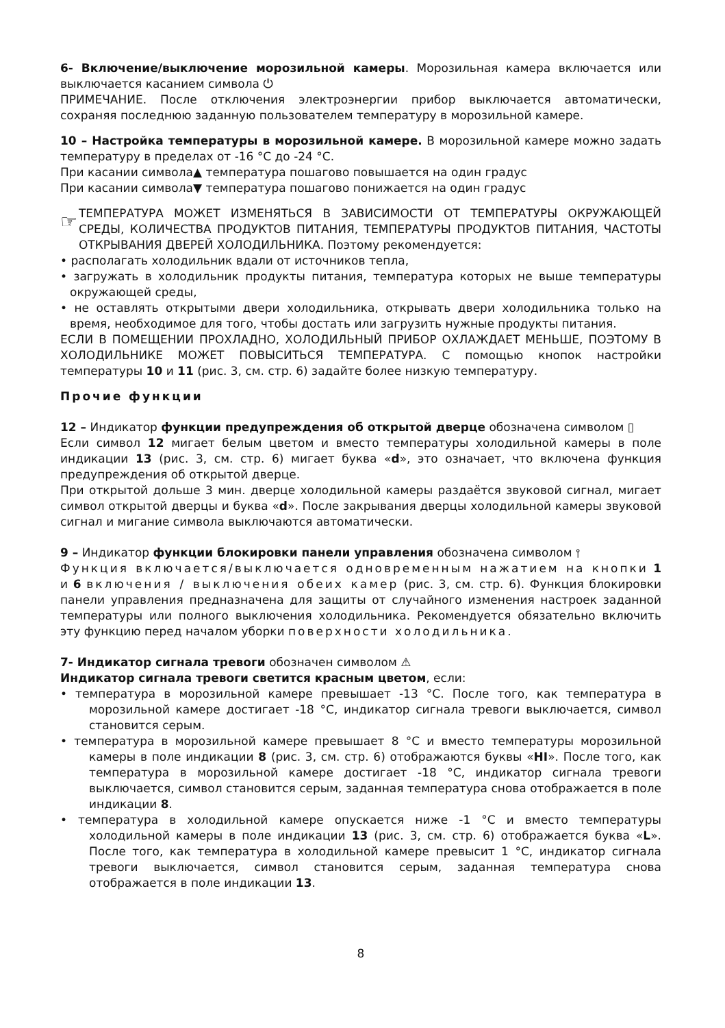6- Включение/выключение морозильной камеры. Морозильная камера включается или выключается касанием символа ⏻
ПРИМЕЧАНИЕ. После отключения электроэнергии прибор выключается автоматически, сохраняя последнюю заданную пользователем температуру в морозильной камере.
10 – Настройка температуры в морозильной камере. В морозильной камере можно задать температуру в пределах от -16 °C до -24 °C.
При касании символа▲ температура пошагово повышается на один градус
При касании символа▼ температура пошагово понижается на один градус
☞
ТЕМПЕРАТУРА МОЖЕТ ИЗМЕНЯТЬСЯ В ЗАВИСИМОСТИ ОТ ТЕМПЕРАТУРЫ ОКРУЖАЮЩЕЙ СРЕДЫ, КОЛИЧЕСТВА ПРОДУКТОВ ПИТАНИЯ, ТЕМПЕРАТУРЫ ПРОДУКТОВ ПИТАНИЯ, ЧАСТОТЫ ОТКРЫВАНИЯ ДВЕРЕЙ ХОЛОДИЛЬНИКА. Поэтому рекомендуется:
• располагать холодильник вдали от источников тепла,
• загружать в холодильник продукты питания, температура которых не выше температуры окружающей среды,
• не оставлять открытыми двери холодильника, открывать двери холодильника только на время, необходимое для того, чтобы достать или загрузить нужные продукты питания.
ЕСЛИ В ПОМЕЩЕНИИ ПРОХЛАДНО, ХОЛОДИЛЬНЫЙ ПРИБОР ОХЛАЖДАЕТ МЕНЬШЕ, ПОЭТОМУ В ХОЛОДИЛЬНИКЕ МОЖЕТ ПОВЫСИТЬСЯ ТЕМПЕРАТУРА. С помощью кнопок настройки температуры 10 и 11 (рис. 3, см. стр. 6) задайте более низкую температуру.
Прочие функции
12 – Индикатор функции предупреждения об открытой дверце обозначена символом ▯
Если символ 12 мигает белым цветом и вместо температуры холодильной камеры в поле индикации 13 (рис. 3, см. стр. 6) мигает буква «d», это означает, что включена функция предупреждения об открытой дверце.
При открытой дольше 3 мин. дверце холодильной камеры раздаётся звуковой сигнал, мигает символ открытой дверцы и буква «d». После закрывания дверцы холодильной камеры звуковой сигнал и мигание символа выключаются автоматически.
9 – Индикатор функции блокировки панели управления обозначена символом ⫯
Функция включается/выключается одновременным нажатием на кнопки 1 и 6 включения / выключения обеих камер (рис. 3, см. стр. 6). Функция блокировки панели управления предназначена для защиты от случайного изменения настроек заданной температуры или полного выключения холодильника. Рекомендуется обязательно включить эту функцию перед началом уборки поверхности холодильника.
7- Индикатор сигнала тревоги обозначен символом ⚠
Индикатор сигнала тревоги светится красным цветом, если:
• температура в морозильной камере превышает -13 °C. После того, как температура в морозильной камере достигает -18 °C, индикатор сигнала тревоги выключается, символ становится серым.
• температура в морозильной камере превышает 8 °C и вместо температуры морозильной камеры в поле индикации 8 (рис. 3, см. стр. 6) отображаются буквы «HI». После того, как температура в морозильной камере достигает -18 °C, индикатор сигнала тревоги выключается, символ становится серым, заданная температура снова отображается в поле индикации 8.
• температура в холодильной камере опускается ниже -1 °C и вместо температуры холодильной камеры в поле индикации 13 (рис. 3, см. стр. 6) отображается буква «L». После того, как температура в холодильной камере превысит 1 °C, индикатор сигнала тревоги выключается, символ становится серым, заданная температура снова отображается в поле индикации 13.
8